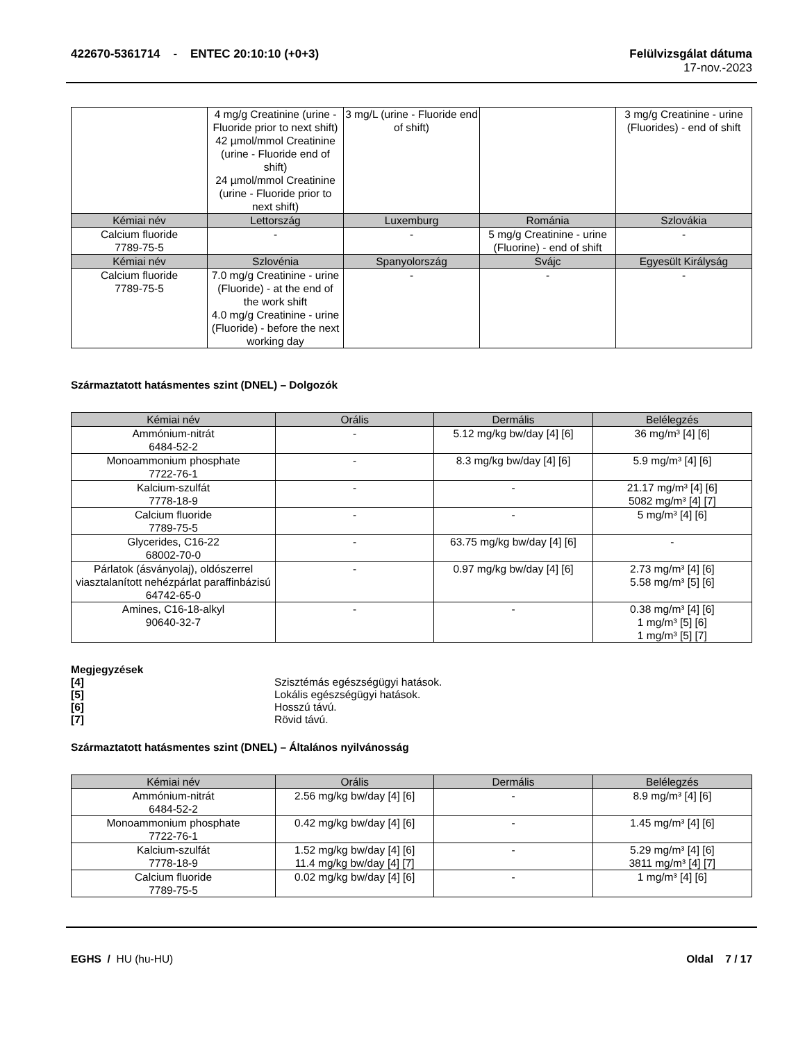422670-5361714 - ENTEC 20:10:10 (+0+3)
Felülvizsgálat dátuma
17-nov.-2023
| | 4 mg/g Creatinine (urine - Fluoride prior to next shift) 42 µmol/mmol Creatinine (urine - Fluoride end of shift) 24 µmol/mmol Creatinine (urine - Fluoride prior to next shift) | 3 mg/L (urine - Fluoride end of shift) | | 3 mg/g Creatinine - urine (Fluorides) - end of shift |
| Kémiai név | Lettország | Luxemburg | Románia | Szlovákia |
| Calcium fluoride 7789-75-5 | - | - | 5 mg/g Creatinine - urine (Fluorine) - end of shift | - |
| Kémiai név | Szlovénia | Spanyolország | Svájc | Egyesült Királyság |
| Calcium fluoride 7789-75-5 | 7.0 mg/g Creatinine - urine (Fluoride) - at the end of the work shift 4.0 mg/g Creatinine - urine (Fluoride) - before the next working day | - | - | - |
Származtatott hatásmentes szint (DNEL) – Dolgozók
| Kémiai név | Orális | Dermális | Belélegzés |
| --- | --- | --- | --- |
| Ammónium-nitrát 6484-52-2 | - | 5.12 mg/kg bw/day [4] [6] | 36 mg/m³ [4] [6] |
| Monoammonium phosphate 7722-76-1 | - | 8.3 mg/kg bw/day [4] [6] | 5.9 mg/m³ [4] [6] |
| Kalcium-szulfát 7778-18-9 | - | - | 21.17 mg/m³ [4] [6] 5082 mg/m³ [4] [7] |
| Calcium fluoride 7789-75-5 | - | - | 5 mg/m³ [4] [6] |
| Glycerides, C16-22 68002-70-0 | - | 63.75 mg/kg bw/day [4] [6] | - |
| Párlatok (ásványolaj), oldószerrel viasztalanított nehézpárlat paraffinbázisú 64742-65-0 | - | 0.97 mg/kg bw/day [4] [6] | 2.73 mg/m³ [4] [6] 5.58 mg/m³ [5] [6] |
| Amines, C16-18-alkyl 90640-32-7 | - | - | 0.38 mg/m³ [4] [6] 1 mg/m³ [5] [6] 1 mg/m³ [5] [7] |
Megjegyzések
[4] Szisztémás egészségügyi hatások.
[5] Lokális egészségügyi hatások.
[6] Hosszú távú.
[7] Rövid távú.
Származtatott hatásmentes szint (DNEL) – Általános nyilvánosság
| Kémiai név | Orális | Dermális | Belélegzés |
| --- | --- | --- | --- |
| Ammónium-nitrát 6484-52-2 | 2.56 mg/kg bw/day [4] [6] | - | 8.9 mg/m³ [4] [6] |
| Monoammonium phosphate 7722-76-1 | 0.42 mg/kg bw/day [4] [6] | - | 1.45 mg/m³ [4] [6] |
| Kalcium-szulfát 7778-18-9 | 1.52 mg/kg bw/day [4] [6] 11.4 mg/kg bw/day [4] [7] | - | 5.29 mg/m³ [4] [6] 3811 mg/m³ [4] [7] |
| Calcium fluoride 7789-75-5 | 0.02 mg/kg bw/day [4] [6] | - | 1 mg/m³ [4] [6] |
EGHS / HU (hu-HU) Oldal 7 / 17